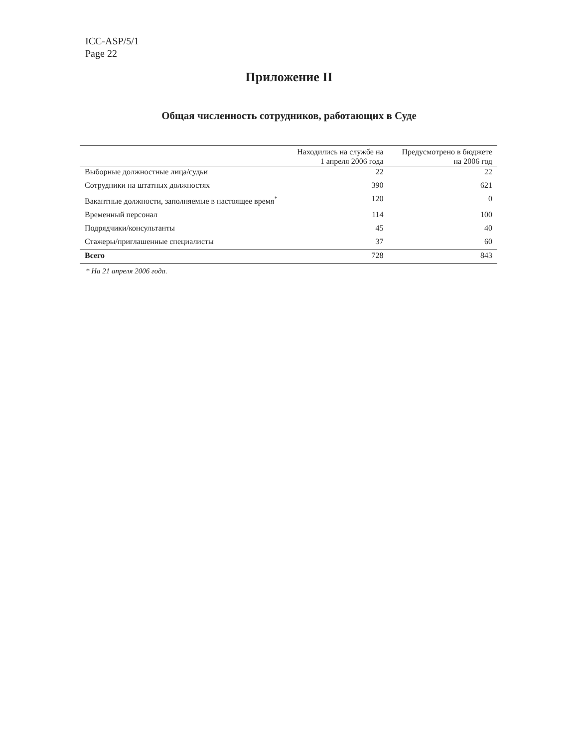ICC-ASP/5/1
Page 22
Приложение II
Общая численность сотрудников, работающих в Суде
| | Находились на службе на 1 апреля 2006 года | Предусмотрено в бюджете на 2006 год |
| --- | --- | --- |
| Выборные должностные лица/судьи | 22 | 22 |
| Сотрудники на штатных должностях | 390 | 621 |
| Вакантные должности, заполняемые в настоящее время<sup>*</sup> | 120 | 0 |
| Временный персонал | 114 | 100 |
| Подрядчики/консультанты | 45 | 40 |
| Стажеры/приглашенные специалисты | 37 | 60 |
| Всего | 728 | 843 |
* На 21 апреля 2006 года.